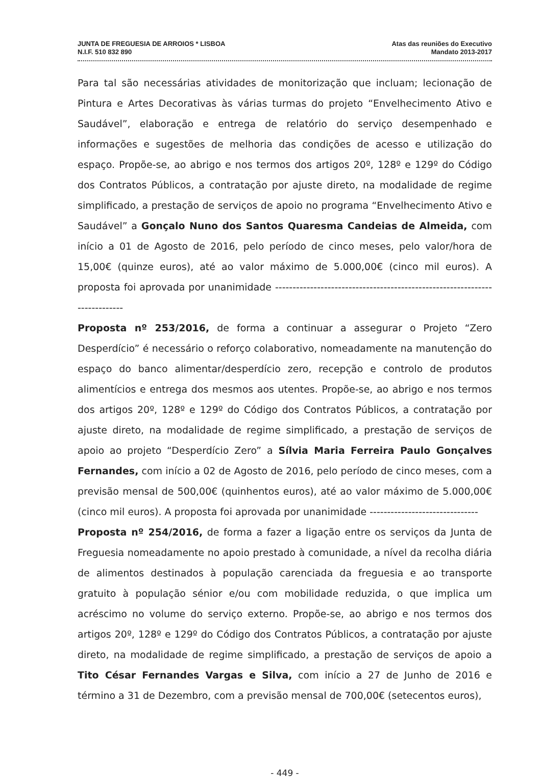JUNTA DE FREGUESIA DE ARROIOS * LISBOA
N.I.F. 510 832 890
Atas das reuniões do Executivo
Mandato 2013-2017
Para tal são necessárias atividades de monitorização que incluam; lecionação de Pintura e Artes Decorativas às várias turmas do projeto “Envelhecimento Ativo e Saudável”, elaboração e entrega de relatório do serviço desempenhado e informações e sugestões de melhoria das condições de acesso e utilização do espaço. Propõe-se, ao abrigo e nos termos dos artigos 20º, 128º e 129º do Código dos Contratos Públicos, a contratação por ajuste direto, na modalidade de regime simplificado, a prestação de serviços de apoio no programa “Envelhecimento Ativo e Saudável” a Gonçalo Nuno dos Santos Quaresma Candeias de Almeida, com início a 01 de Agosto de 2016, pelo período de cinco meses, pelo valor/hora de 15,00€ (quinze euros), até ao valor máximo de 5.000,00€ (cinco mil euros). A proposta foi aprovada por unanimidade ---------------------------------------------------------------------------
Proposta nº 253/2016, de forma a continuar a assegurar o Projeto “Zero Desperdício” é necessário o reforço colaborativo, nomeadamente na manutenção do espaço do banco alimentar/desperdício zero, recepção e controlo de produtos alimentícios e entrega dos mesmos aos utentes. Propõe-se, ao abrigo e nos termos dos artigos 20º, 128º e 129º do Código dos Contratos Públicos, a contratação por ajuste direto, na modalidade de regime simplificado, a prestação de serviços de apoio ao projeto “Desperdício Zero” a Sílvia Maria Ferreira Paulo Gonçalves Fernandes, com início a 02 de Agosto de 2016, pelo período de cinco meses, com a previsão mensal de 500,00€ (quinhentos euros), até ao valor máximo de 5.000,00€ (cinco mil euros). A proposta foi aprovada por unanimidade -------------------------------
Proposta nº 254/2016, de forma a fazer a ligação entre os serviços da Junta de Freguesia nomeadamente no apoio prestado à comunidade, a nível da recolha diária de alimentos destinados à população carenciada da freguesia e ao transporte gratuito à população sénior e/ou com mobilidade reduzida, o que implica um acréscimo no volume do serviço externo. Propõe-se, ao abrigo e nos termos dos artigos 20º, 128º e 129º do Código dos Contratos Públicos, a contratação por ajuste direto, na modalidade de regime simplificado, a prestação de serviços de apoio a Tito César Fernandes Vargas e Silva, com início a 27 de Junho de 2016 e término a 31 de Dezembro, com a previsão mensal de 700,00€ (setecentos euros),
- 449 -